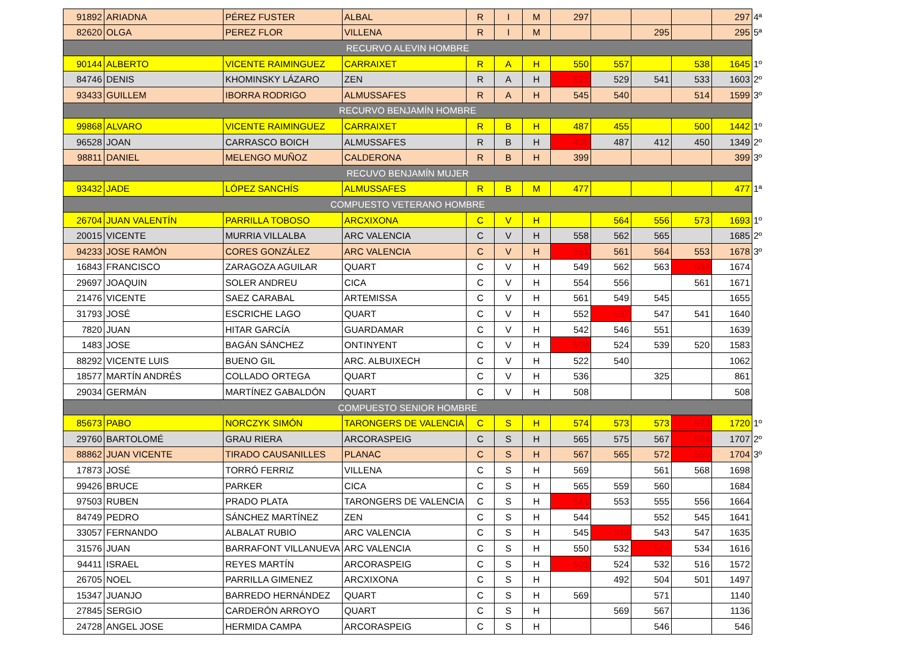| 91892 | ARIADNA | PÉREZ FUSTER | ALBAL | R | I | M | 297 | | | | 297 | 4ª |
| 82620 | OLGA | PEREZ FLOR | VILLENA | R | I | M | | | 295 | | 295 | 5ª |
| RECURVO ALEVIN HOMBRE | | | | | | | | | | | | |
| 90144 | ALBERTO | VICENTE RAIMINGUEZ | CARRAIXET | R | A | H | 550 | 557 | | 538 | 1645 | 1º |
| 84746 | DENIS | KHOMINSKY LÁZARO | ZEN | R | A | H | 521 | 529 | 541 | 533 | 1603 | 2º |
| 93433 | GUILLEM | IBORRA RODRIGO | ALMUSSAFES | R | A | H | 545 | 540 | | 514 | 1599 | 3º |
| RECURVO BENJAMÍN HOMBRE | | | | | | | | | | | | |
| 99868 | ALVARO | VICENTE RAIMINGUEZ | CARRAIXET | R | B | H | 487 | 455 | | 500 | 1442 | 1º |
| 96528 | JOAN | CARRASCO BOICH | ALMUSSAFES | R | B | H | 406 | 487 | 412 | 450 | 1349 | 2º |
| 98811 | DANIEL | MELENGO MUÑOZ | CALDERONA | R | B | H | 399 | | | | 399 | 3º |
| RECUVO BENJAMÍN MUJER | | | | | | | | | | | | |
| 93432 | JADE | LÓPEZ SANCHÍS | ALMUSSAFES | R | B | M | 477 | | | | 477 | 1ª |
| COMPUESTO VETERANO HOMBRE | | | | | | | | | | | | |
| 26704 | JUAN VALENTÍN | PARRILLA TOBOSO | ARCXIXONA | C | V | H | | 564 | 556 | 573 | 1693 | 1º |
| 20015 | VICENTE | MURRIA VILLALBA | ARC VALENCIA | C | V | H | 558 | 562 | 565 | | 1685 | 2º |
| 94233 | JOSE RAMÓN | CORES GONZÁLEZ | ARC VALENCIA | C | V | H | 551 | 561 | 564 | 553 | 1678 | 3º |
| 16843 | FRANCISCO | ZARAGOZA AGUILAR | QUART | C | V | H | 549 | 562 | 563 | 534 | 1674 | |
| 29697 | JOAQUIN | SOLER ANDREU | CICA | C | V | H | 554 | 556 | | 561 | 1671 | |
| 21476 | VICENTE | SAEZ CARABAL | ARTEMISSA | C | V | H | 561 | 549 | 545 | | 1655 | |
| 31793 | JOSÉ | ESCRICHE LAGO | QUART | C | V | H | 552 | 537 | 547 | 541 | 1640 | |
| 7820 | JUAN | HITAR GARCÍA | GUARDAMAR | C | V | H | 542 | 546 | 551 | | 1639 | |
| 1483 | JOSE | BAGÁN SÁNCHEZ | ONTINYENT | C | V | H | 509 | 524 | 539 | 520 | 1583 | |
| 88292 | VICENTE LUIS | BUENO GIL | ARC. ALBUIXECH | C | V | H | 522 | 540 | | | 1062 | |
| 18577 | MARTÍN ANDRÉS | COLLADO ORTEGA | QUART | C | V | H | 536 | | 325 | | 861 | |
| 29034 | GERMÁN | MARTÍNEZ GABALDÓN | QUART | C | V | H | 508 | | | | 508 | |
| COMPUESTO SENIOR HOMBRE | | | | | | | | | | | | |
| 85673 | PABO | NORCZYK SIMÓN | TARONGERS DE VALENCIA | C | S | H | 574 | 573 | 573 | 573 | 1720 | 1º |
| 29760 | BARTOLOMÉ | GRAU RIERA | ARCORASPEIG | C | S | H | 565 | 575 | 567 | 564 | 1707 | 2º |
| 88862 | JUAN VICENTE | TIRADO CAUSANILLES | PLANAC | C | S | H | 567 | 565 | 572 | 565 | 1704 | 3º |
| 17873 | JOSÉ | TORRÓ FERRIZ | VILLENA | C | S | H | 569 | | 561 | 568 | 1698 | |
| 99426 | BRUCE | PARKER | CICA | C | S | H | 565 | 559 | 560 | | 1684 | |
| 97503 | RUBEN | PRADO PLATA | TARONGERS DE VALENCIA | C | S | H | 541 | 553 | 555 | 556 | 1664 | |
| 84749 | PEDRO | SÁNCHEZ MARTÍNEZ | ZEN | C | S | H | 544 | | 552 | 545 | 1641 | |
| 33057 | FERNANDO | ALBALAT RUBIO | ARC VALENCIA | C | S | H | 545 | 534 | 543 | 547 | 1635 | |
| 31576 | JUAN | BARRAFONT VILLANUEVA | ARC VALENCIA | C | S | H | 550 | 532 | 524 | 534 | 1616 | |
| 94411 | ISRAEL | REYES MARTÍN | ARCORASPEIG | C | S | H | 501 | 524 | 532 | 516 | 1572 | |
| 26705 | NOEL | PARRILLA GIMENEZ | ARCXIXONA | C | S | H | | 492 | 504 | 501 | 1497 | |
| 15347 | JUANJO | BARREDO HERNÁNDEZ | QUART | C | S | H | 569 | | 571 | | 1140 | |
| 27845 | SERGIO | CARDERÓN ARROYO | QUART | C | S | H | | 569 | 567 | | 1136 | |
| 24728 | ANGEL JOSE | HERMIDA CAMPA | ARCORASPEIG | C | S | H | | | 546 | | 546 | |